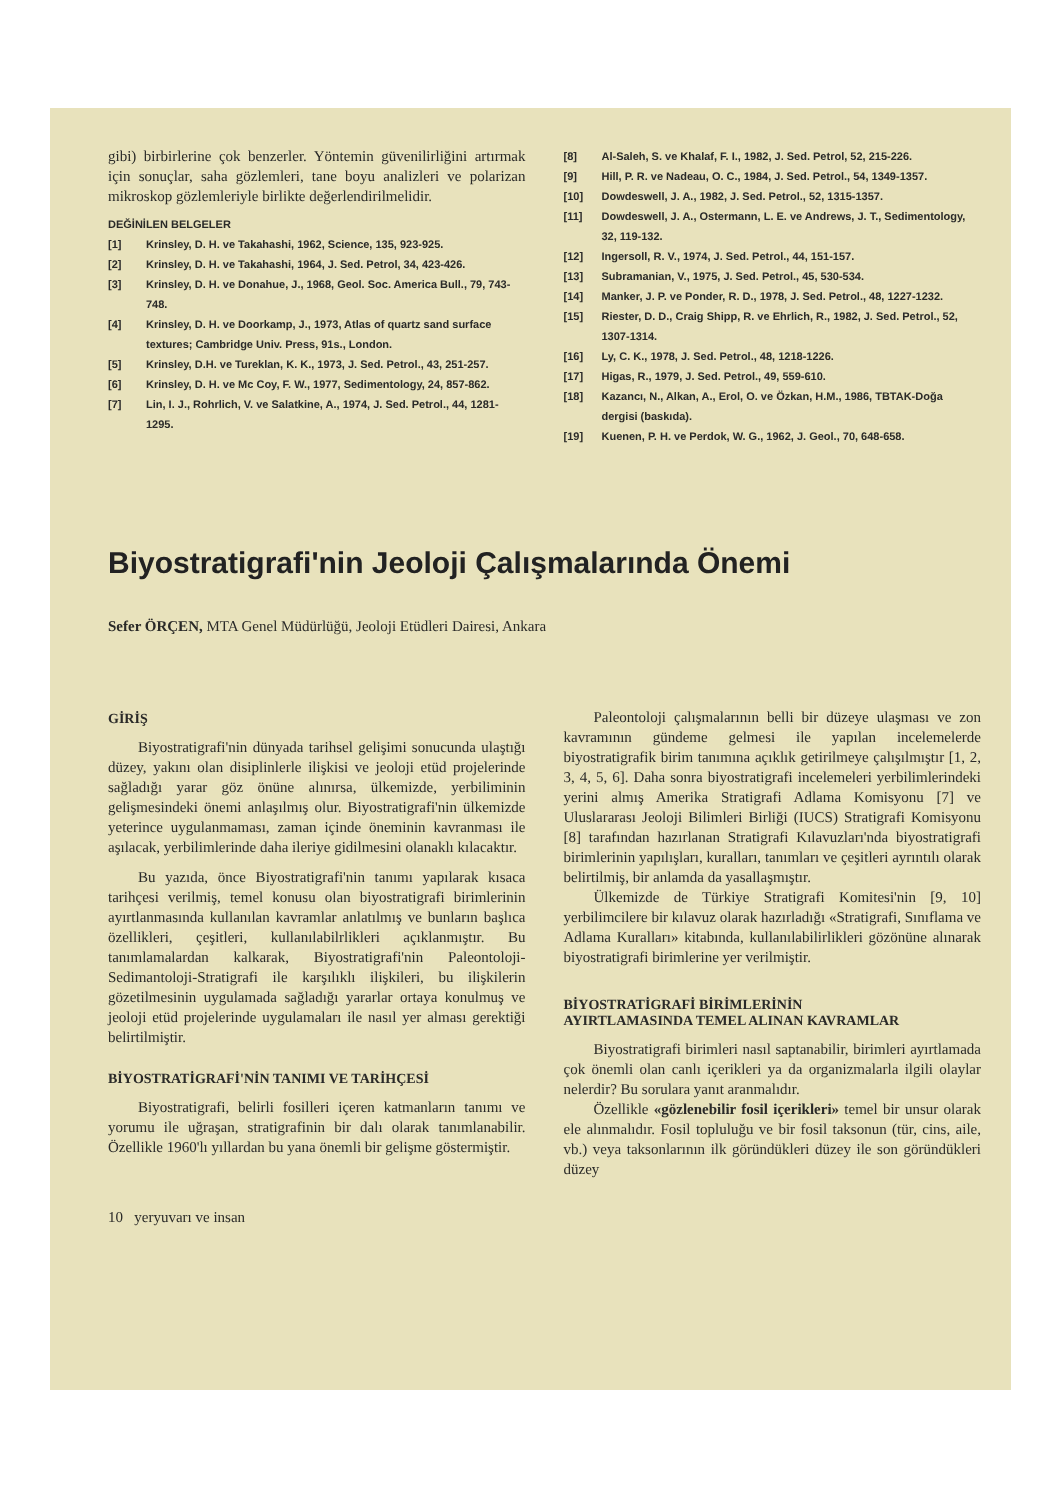gibi) birbirlerine çok benzerler. Yöntemin güvenilirliğini artırmak için sonuçlar, saha gözlemleri, tane boyu analizleri ve polarizan mikroskop gözlemleriyle birlikte değerlendirilmelidir.
DEĞİNİLEN BELGELER
[1] Krinsley, D. H. ve Takahashi, 1962, Science, 135, 923-925.
[2] Krinsley, D. H. ve Takahashi, 1964, J. Sed. Petrol, 34, 423-426.
[3] Krinsley, D. H. ve Donahue, J., 1968, Geol. Soc. America Bull., 79, 743-748.
[4] Krinsley, D. H. ve Doorkamp, J., 1973, Atlas of quartz sand surface textures; Cambridge Univ. Press, 91s., London.
[5] Krinsley, D.H. ve Tureklan, K. K., 1973, J. Sed. Petrol., 43, 251-257.
[6] Krinsley, D. H. ve Mc Coy, F. W., 1977, Sedimentology, 24, 857-862.
[7] Lin, I. J., Rohrlich, V. ve Salatkine, A., 1974, J. Sed. Petrol., 44, 1281-1295.
[8] Al-Saleh, S. ve Khalaf, F. I., 1982, J. Sed. Petrol, 52, 215-226.
[9] Hill, P. R. ve Nadeau, O. C., 1984, J. Sed. Petrol., 54, 1349-1357.
[10] Dowdeswell, J. A., 1982, J. Sed. Petrol., 52, 1315-1357.
[11] Dowdeswell, J. A., Ostermann, L. E. ve Andrews, J. T., Sedimentology, 32, 119-132.
[12] Ingersoll, R. V., 1974, J. Sed. Petrol., 44, 151-157.
[13] Subramanian, V., 1975, J. Sed. Petrol., 45, 530-534.
[14] Manker, J. P. ve Ponder, R. D., 1978, J. Sed. Petrol., 48, 1227-1232.
[15] Riester, D. D., Craig Shipp, R. ve Ehrlich, R., 1982, J. Sed. Petrol., 52, 1307-1314.
[16] Ly, C. K., 1978, J. Sed. Petrol., 48, 1218-1226.
[17] Higas, R., 1979, J. Sed. Petrol., 49, 559-610.
[18] Kazancı, N., Alkan, A., Erol, O. ve Özkan, H.M., 1986, TBTAK-Doğa dergisi (baskıda).
[19] Kuenen, P. H. ve Perdok, W. G., 1962, J. Geol., 70, 648-658.
Biyostratigrafi'nin Jeoloji Çalışmalarında Önemi
Sefer ÖRÇEN, MTA Genel Müdürlüğü, Jeoloji Etüdleri Dairesi, Ankara
GİRİŞ
Biyostratigrafi'nin dünyada tarihsel gelişimi sonucunda ulaştığı düzey, yakını olan disiplinlerle ilişkisi ve jeoloji etüd projelerinde sağladığı yarar göz önüne alınırsa, ülkemizde, yerbiliminin gelişmesindeki önemi anlaşılmış olur. Biyostratigrafi'nin ülkemizde yeterince uygulanmaması, zaman içinde öneminin kavranması ile aşılacak, yerbilimlerinde daha ileriye gidilmesini olanaklı kılacaktır.
Bu yazıda, önce Biyostratigrafi'nin tanımı yapılarak kısaca tarihçesi verilmiş, temel konusu olan biyostratigrafi birimlerinin ayırtlanmasında kullanılan kavramlar anlatılmış ve bunların başlıca özellikleri, çeşitleri, kullanılabilrlikleri açıklanmıştır. Bu tanımlamalardan kalkarak, Biyostratigrafi'nin Paleontoloji-Sedimantoloji-Stratigrafi ile karşılıklı ilişkileri, bu ilişkilerin gözetilmesinin uygulamada sağladığı yararlar ortaya konulmuş ve jeoloji etüd projelerinde uygulamaları ile nasıl yer alması gerektiği belirtilmiştir.
BİYOSTRATİGRAFİ'NİN TANIMI VE TARİHÇESİ
Biyostratigrafi, belirli fosilleri içeren katmanların tanımı ve yorumu ile uğraşan, stratigrafinin bir dalı olarak tanımlanabilir. Özellikle 1960'lı yıllardan bu yana önemli bir gelişme göstermiştir.
Paleontoloji çalışmalarının belli bir düzeye ulaşması ve zon kavramının gündeme gelmesi ile yapılan incelemelerde biyostratigrafik birim tanımına açıklık getirilmeye çalışılmıştır [1, 2, 3, 4, 5, 6]. Daha sonra biyostratigrafi incelemeleri yerbilimlerindeki yerini almış Amerika Stratigrafi Adlama Komisyonu [7] ve Uluslararası Jeoloji Bilimleri Birliği (IUCS) Stratigrafi Komisyonu [8] tarafından hazırlanan Stratigrafi Kılavuzları'nda biyostratigrafi birimlerinin yapılışları, kuralları, tanımları ve çeşitleri ayrıntılı olarak belirtilmiş, bir anlamda da yasallaşmıştır.
Ülkemizde de Türkiye Stratigrafi Komitesi'nin [9, 10] yerbilimcilere bir kılavuz olarak hazırladığı «Stratigrafi, Sınıflama ve Adlama Kuralları» kitabında, kullanılabilirlikleri gözönüne alınarak biyostratigrafi birimlerine yer verilmiştir.
BİYOSTRATİGRAFİ BİRİMLERİNİN
AYIRTLAMASINDA TEMEL ALINAN KAVRAMLAR
Biyostratigrafi birimleri nasıl saptanabilir, birimleri ayırtlamada çok önemli olan canlı içerikleri ya da organizmalarla ilgili olaylar nelerdir? Bu sorulara yanıt aranmalıdır.
Özellikle «gözlenebilir fosil içerikleri» temel bir unsur olarak ele alınmalıdır. Fosil topluluğu ve bir fosil taksonun (tür, cins, aile, vb.) veya taksonlarının ilk göründükleri düzey ile son göründükleri düzey
10 yeryuvarı ve insan